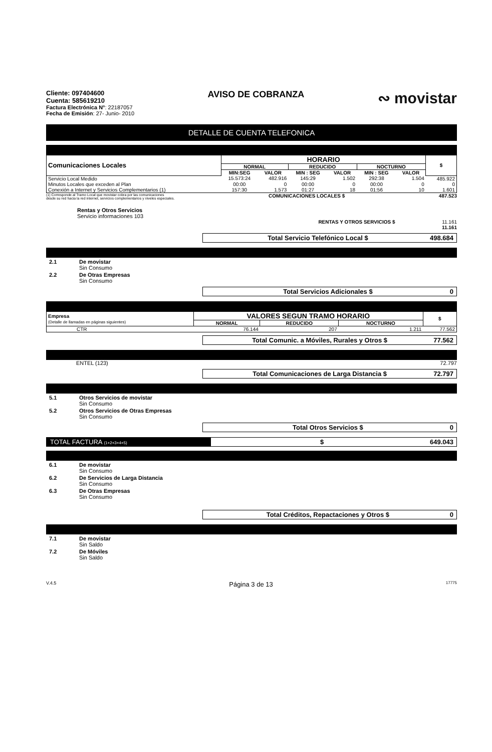Cliente: 097404600
Cuenta: 585619210
Factura Electrónica N°: 22187057
Fecha de Emisión: 27- Junio- 2010
AVISO DE COBRANZA
∾ movistar
DETALLE DE CUENTA TELEFONICA
| Comunicaciones Locales | HORARIO | | | | | | $ |
| --- | --- | --- | --- | --- | --- | --- | --- |
| | NORMAL | | REDUCIDO | | NOCTURNO | | |
| | MIN:SEG | VALOR | MIN : SEG | VALOR | MIN : SEG | VALOR | |
| Servicio Local Medido | 15.573:24 | 482.916 | 145:29 | 1.502 | 292:38 | 1.504 | 485.922 |
| Minutos Locales que exceden al Plan | 00:00 | 0 | 00:00 | 0 | 00:00 | 0 | 0 |
| Conexión a Internet y Servicios Complementarios (1) | 157:30 | 1.573 | 01:27 | 18 | 01:56 | 10 | 1.601 |
(1) Corresponde al Tramo Local que movistar cobra por las comunicaciones
desde su red hacia la red internet, servicios complementarios y niveles especiales.
COMUNICACIONES LOCALES $ 487.523
Rentas y Otros Servicios
Servicio informaciones 103
RENTAS Y OTROS SERVICIOS $ 11.161
11.161
Total Servicio Telefónico Local $ 498.684
2.1 De movistar
Sin Consumo
2.2 De Otras Empresas
Sin Consumo
Total Servicios Adicionales $ 0
| Empresa (Detalle de llamadas en páginas siguientes) | VALORES SEGUN TRAMO HORARIO | | | $ |
| --- | --- | --- | --- | --- |
| | NORMAL | REDUCIDO | NOCTURNO | |
| CTR | 76.144 | 207 | 1.211 | 77.562 |
Total Comunic. a Móviles, Rurales y Otros $ 77.562
ENTEL (123) 72.797
Total Comunicaciones de Larga Distancia $ 72.797
5.1 Otros Servicios de movistar
Sin Consumo
5.2 Otros Servicios de Otras Empresas
Sin Consumo
Total Otros Servicios $ 0
TOTAL FACTURA (1+2+3+4+5)
$ 649.043
6.1 De movistar
Sin Consumo
6.2 De Servicios de Larga Distancia
Sin Consumo
6.3 De Otras Empresas
Sin Consumo
Total Créditos, Repactaciones y Otros $ 0
7.1 De movistar
Sin Saldo
7.2 De Móviles
Sin Saldo
V.4.5 Página 3 de 13 17775